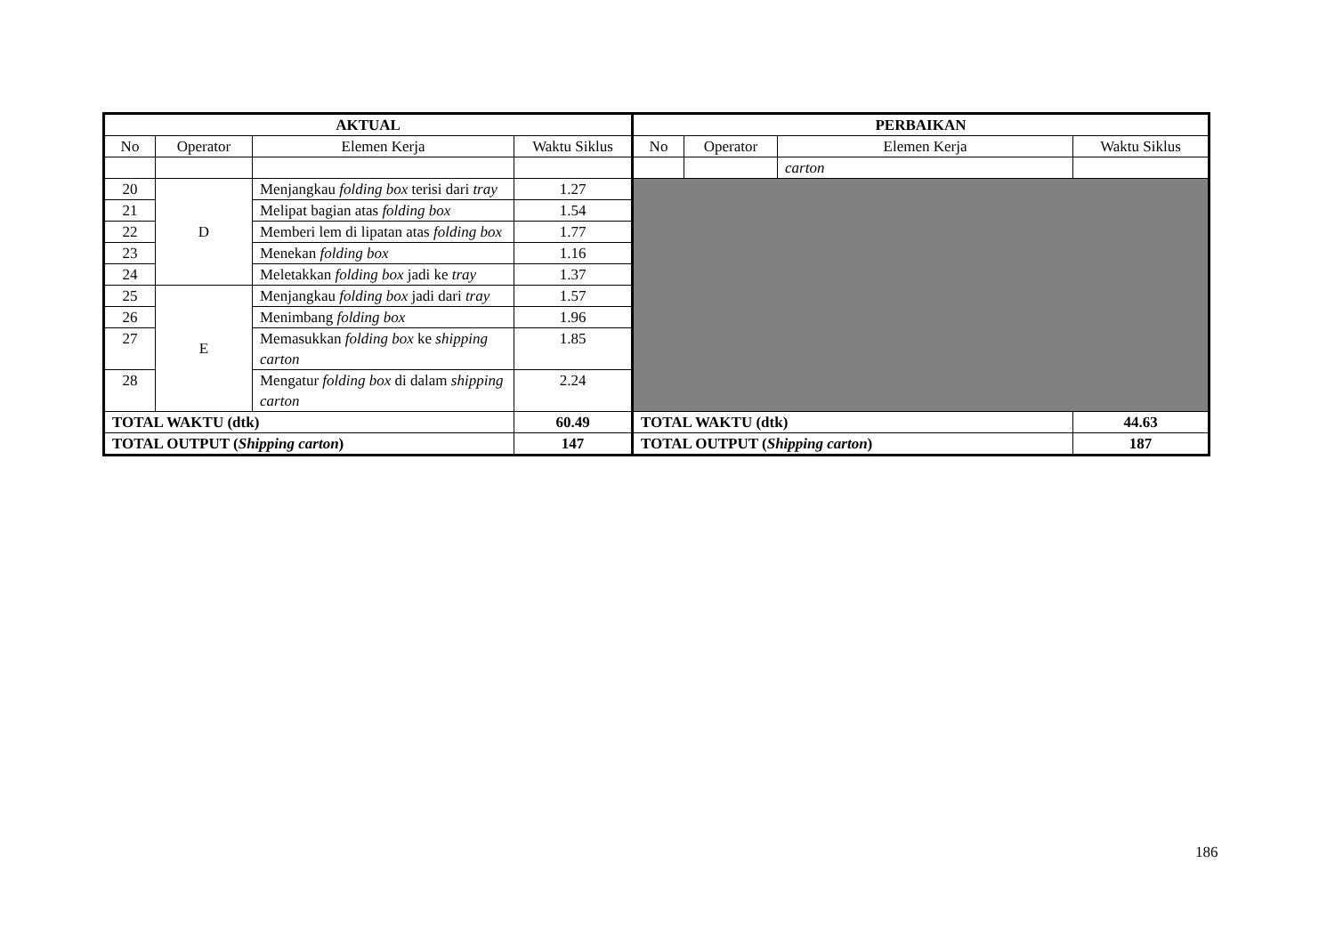| AKTUAL | | | | PERBAIKAN | | | |
| --- | --- | --- | --- | --- | --- | --- | --- |
| No | Operator | Elemen Kerja | Waktu Siklus | No | Operator | Elemen Kerja | Waktu Siklus |
| | | | | | | carton | |
| 20 | D | Menjangkau folding box terisi dari tray | 1.27 | | | | |
| 21 | | Melipat bagian atas folding box | 1.54 | | | | |
| 22 | | Memberi lem di lipatan atas folding box | 1.77 | | | | |
| 23 | | Menekan folding box | 1.16 | | | | |
| 24 | | Meletakkan folding box jadi ke tray | 1.37 | | | | |
| 25 | E | Menjangkau folding box jadi dari tray | 1.57 | | | | |
| 26 | | Menimbang folding box | 1.96 | | | | |
| 27 | | Memasukkan folding box ke shipping carton | 1.85 | | | | |
| 28 | | Mengatur folding box di dalam shipping carton | 2.24 | | | | |
| TOTAL WAKTU (dtk) | | | 60.49 | TOTAL WAKTU (dtk) | | | 44.63 |
| TOTAL OUTPUT ( Shipping carton ) | | | 147 | TOTAL OUTPUT ( Shipping carton ) | | | 187 |
186